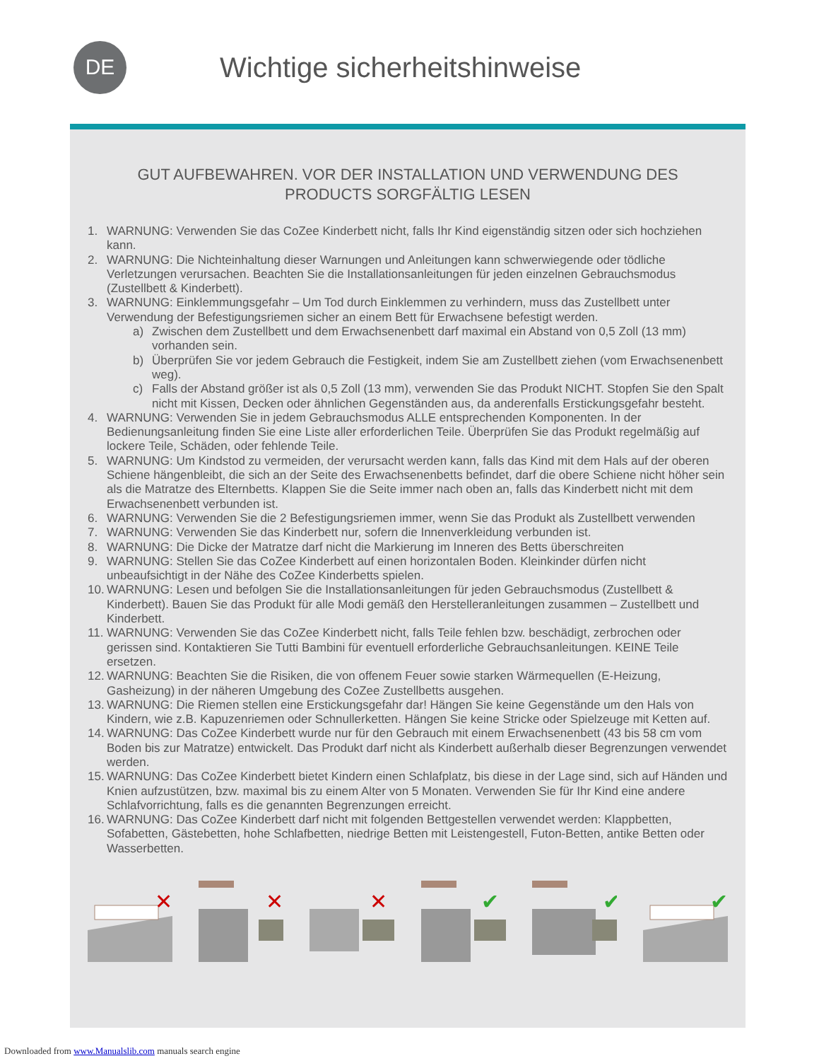DE
Wichtige sicherheitshinweise
GUT AUFBEWAHREN. VOR DER INSTALLATION UND VERWENDUNG DES PRODUCTS SORGFÄLTIG LESEN
1. WARNUNG: Verwenden Sie das CoZee Kinderbett nicht, falls Ihr Kind eigenständig sitzen oder sich hochziehen kann.
2. WARNUNG: Die Nichteinhaltung dieser Warnungen und Anleitungen kann schwerwiegende oder tödliche Verletzungen verursachen. Beachten Sie die Installationsanleitungen für jeden einzelnen Gebrauchsmodus (Zustellbett & Kinderbett).
3. WARNUNG: Einklemmungsgefahr – Um Tod durch Einklemmen zu verhindern, muss das Zustellbett unter Verwendung der Befestigungsriemen sicher an einem Bett für Erwachsene befestigt werden.
a) Zwischen dem Zustellbett und dem Erwachsenenbett darf maximal ein Abstand von 0,5 Zoll (13 mm) vorhanden sein.
b) Überprüfen Sie vor jedem Gebrauch die Festigkeit, indem Sie am Zustellbett ziehen (vom Erwachsenenbett weg).
c) Falls der Abstand größer ist als 0,5 Zoll (13 mm), verwenden Sie das Produkt NICHT. Stopfen Sie den Spalt nicht mit Kissen, Decken oder ähnlichen Gegenständen aus, da anderenfalls Erstickungsgefahr besteht.
4. WARNUNG: Verwenden Sie in jedem Gebrauchsmodus ALLE entsprechenden Komponenten. In der Bedienungsanleitung finden Sie eine Liste aller erforderlichen Teile. Überprüfen Sie das Produkt regelmäßig auf lockere Teile, Schäden, oder fehlende Teile.
5. WARNUNG: Um Kindstod zu vermeiden, der verursacht werden kann, falls das Kind mit dem Hals auf der oberen Schiene hängenbleibt, die sich an der Seite des Erwachsenenbetts befindet, darf die obere Schiene nicht höher sein als die Matratze des Elternbetts. Klappen Sie die Seite immer nach oben an, falls das Kinderbett nicht mit dem Erwachsenenbett verbunden ist.
6. WARNUNG: Verwenden Sie die 2 Befestigungsriemen immer, wenn Sie das Produkt als Zustellbett verwenden
7. WARNUNG: Verwenden Sie das Kinderbett nur, sofern die Innenverkleidung verbunden ist.
8. WARNUNG: Die Dicke der Matratze darf nicht die Markierung im Inneren des Betts überschreiten
9. WARNUNG: Stellen Sie das CoZee Kinderbett auf einen horizontalen Boden. Kleinkinder dürfen nicht unbeaufsichtigt in der Nähe des CoZee Kinderbetts spielen.
10. WARNUNG: Lesen und befolgen Sie die Installationsanleitungen für jeden Gebrauchsmodus (Zustellbett & Kinderbett). Bauen Sie das Produkt für alle Modi gemäß den Herstelleranleitungen zusammen – Zustellbett und Kinderbett.
11. WARNUNG: Verwenden Sie das CoZee Kinderbett nicht, falls Teile fehlen bzw. beschädigt, zerbrochen oder gerissen sind. Kontaktieren Sie Tutti Bambini für eventuell erforderliche Gebrauchsanleitungen. KEINE Teile ersetzen.
12. WARNUNG: Beachten Sie die Risiken, die von offenem Feuer sowie starken Wärmequellen (E-Heizung, Gasheizung) in der näheren Umgebung des CoZee Zustellbetts ausgehen.
13. WARNUNG: Die Riemen stellen eine Erstickungsgefahr dar! Hängen Sie keine Gegenstände um den Hals von Kindern, wie z.B. Kapuzenriemen oder Schnullerketten. Hängen Sie keine Stricke oder Spielzeuge mit Ketten auf.
14. WARNUNG: Das CoZee Kinderbett wurde nur für den Gebrauch mit einem Erwachsenenbett (43 bis 58 cm vom Boden bis zur Matratze) entwickelt. Das Produkt darf nicht als Kinderbett außerhalb dieser Begrenzungen verwendet werden.
15. WARNUNG: Das CoZee Kinderbett bietet Kindern einen Schlafplatz, bis diese in der Lage sind, sich auf Händen und Knien aufzustützen, bzw. maximal bis zu einem Alter von 5 Monaten. Verwenden Sie für Ihr Kind eine andere Schlafvorrichtung, falls es die genannten Begrenzungen erreicht.
16. WARNUNG: Das CoZee Kinderbett darf nicht mit folgenden Bettgestellen verwendet werden: Klappbetten, Sofabetten, Gästebetten, hohe Schlafbetten, niedrige Betten mit Leistengestell, Futon-Betten, antike Betten oder Wasserbetten.
✕
✕
✕
✔
✔
✔
Downloaded from www.Manualslib.com manuals search engine